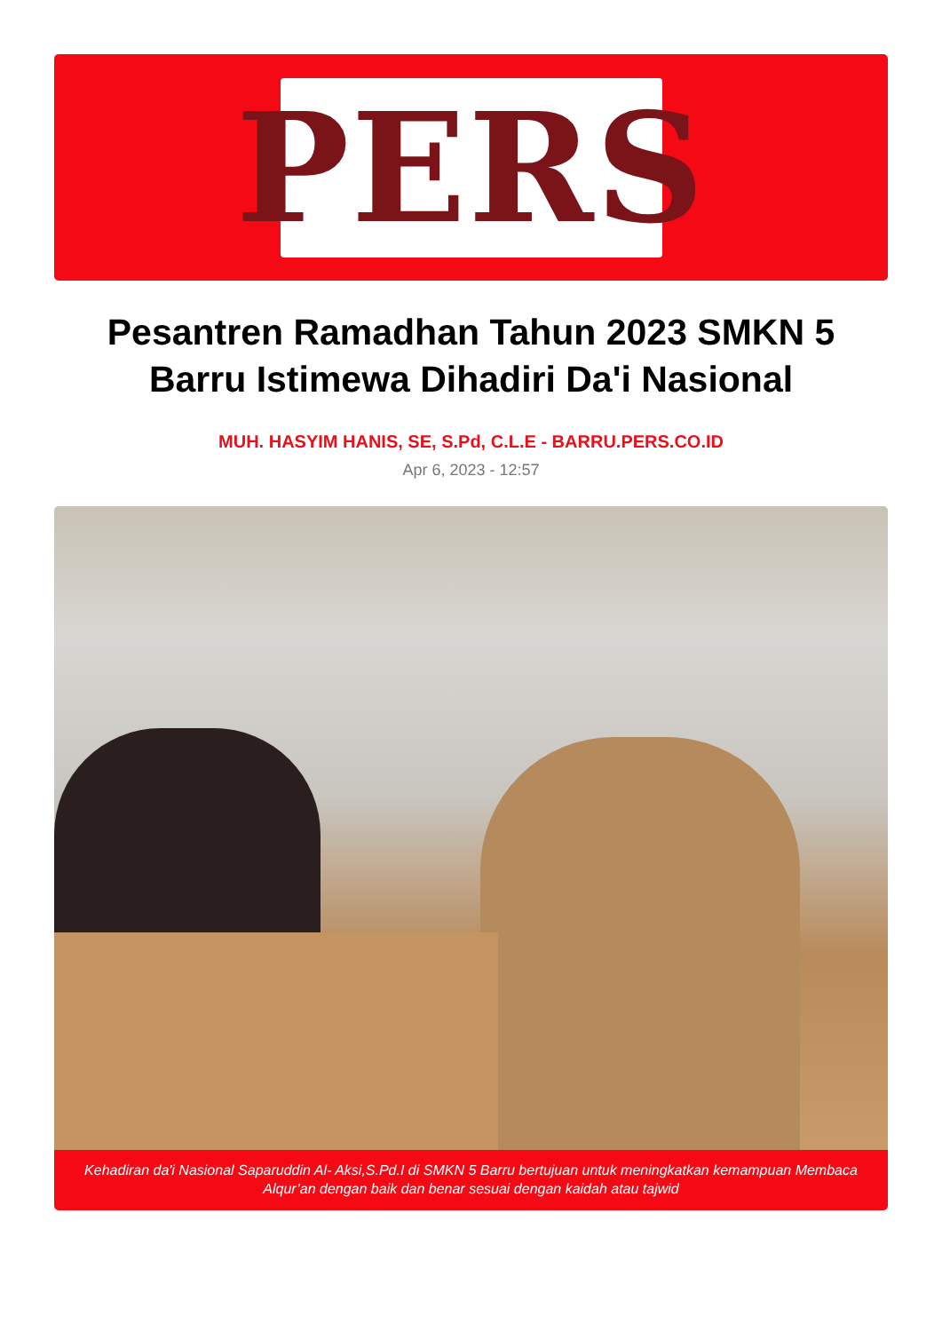PERS
Pesantren Ramadhan Tahun 2023 SMKN 5 Barru Istimewa Dihadiri Da'i Nasional
MUH. HASYIM HANIS, SE, S.Pd, C.L.E - BARRU.PERS.CO.ID
Apr 6, 2023 - 12:57
Kehadiran da'i Nasional Saparuddin Al- Aksi,S.Pd.I di SMKN 5 Barru bertujuan untuk meningkatkan kemampuan Membaca Alqur’an dengan baik dan benar sesuai dengan kaidah atau tajwid